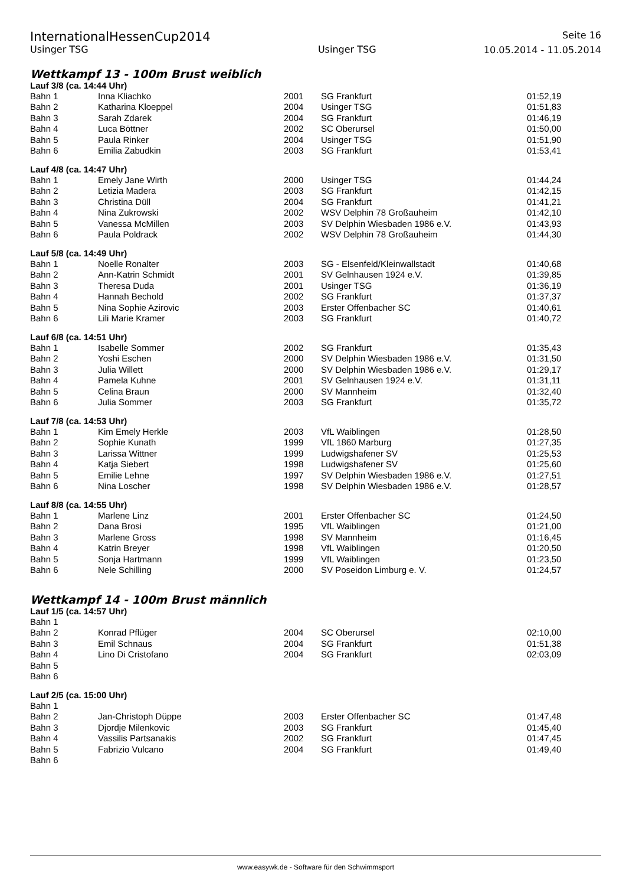InternationalHessenCup2014
Usinger TSG
Usinger TSG
Seite 16
10.05.2014 - 11.05.2014
Wettkampf 13 - 100m Brust weiblich
Lauf 3/8 (ca. 14:44 Uhr)
| Bahn 1 | Inna Kliachko | 2001 | SG Frankfurt | 01:52,19 |
| Bahn 2 | Katharina Kloeppel | 2004 | Usinger TSG | 01:51,83 |
| Bahn 3 | Sarah Zdarek | 2004 | SG Frankfurt | 01:46,19 |
| Bahn 4 | Luca Böttner | 2002 | SC Oberursel | 01:50,00 |
| Bahn 5 | Paula Rinker | 2004 | Usinger TSG | 01:51,90 |
| Bahn 6 | Emilia Zabudkin | 2003 | SG Frankfurt | 01:53,41 |
Lauf 4/8 (ca. 14:47 Uhr)
| Bahn 1 | Emely Jane Wirth | 2000 | Usinger TSG | 01:44,24 |
| Bahn 2 | Letizia Madera | 2003 | SG Frankfurt | 01:42,15 |
| Bahn 3 | Christina Düll | 2004 | SG Frankfurt | 01:41,21 |
| Bahn 4 | Nina Zukrowski | 2002 | WSV Delphin 78 Großauheim | 01:42,10 |
| Bahn 5 | Vanessa McMillen | 2003 | SV Delphin Wiesbaden 1986 e.V. | 01:43,93 |
| Bahn 6 | Paula Poldrack | 2002 | WSV Delphin 78 Großauheim | 01:44,30 |
Lauf 5/8 (ca. 14:49 Uhr)
| Bahn 1 | Noelle Ronalter | 2003 | SG - Elsenfeld/Kleinwallstadt | 01:40,68 |
| Bahn 2 | Ann-Katrin Schmidt | 2001 | SV Gelnhausen 1924 e.V. | 01:39,85 |
| Bahn 3 | Theresa Duda | 2001 | Usinger TSG | 01:36,19 |
| Bahn 4 | Hannah Bechold | 2002 | SG Frankfurt | 01:37,37 |
| Bahn 5 | Nina Sophie Azirovic | 2003 | Erster Offenbacher SC | 01:40,61 |
| Bahn 6 | Lili Marie Kramer | 2003 | SG Frankfurt | 01:40,72 |
Lauf 6/8 (ca. 14:51 Uhr)
| Bahn 1 | Isabelle Sommer | 2002 | SG Frankfurt | 01:35,43 |
| Bahn 2 | Yoshi Eschen | 2000 | SV Delphin Wiesbaden 1986 e.V. | 01:31,50 |
| Bahn 3 | Julia Willett | 2000 | SV Delphin Wiesbaden 1986 e.V. | 01:29,17 |
| Bahn 4 | Pamela Kuhne | 2001 | SV Gelnhausen 1924 e.V. | 01:31,11 |
| Bahn 5 | Celina Braun | 2000 | SV Mannheim | 01:32,40 |
| Bahn 6 | Julia Sommer | 2003 | SG Frankfurt | 01:35,72 |
Lauf 7/8 (ca. 14:53 Uhr)
| Bahn 1 | Kim Emely Herkle | 2003 | VfL Waiblingen | 01:28,50 |
| Bahn 2 | Sophie Kunath | 1999 | VfL 1860 Marburg | 01:27,35 |
| Bahn 3 | Larissa Wittner | 1999 | Ludwigshafener SV | 01:25,53 |
| Bahn 4 | Katja Siebert | 1998 | Ludwigshafener SV | 01:25,60 |
| Bahn 5 | Emilie Lehne | 1997 | SV Delphin Wiesbaden 1986 e.V. | 01:27,51 |
| Bahn 6 | Nina Loscher | 1998 | SV Delphin Wiesbaden 1986 e.V. | 01:28,57 |
Lauf 8/8 (ca. 14:55 Uhr)
| Bahn 1 | Marlene Linz | 2001 | Erster Offenbacher SC | 01:24,50 |
| Bahn 2 | Dana Brosi | 1995 | VfL Waiblingen | 01:21,00 |
| Bahn 3 | Marlene Gross | 1998 | SV Mannheim | 01:16,45 |
| Bahn 4 | Katrin Breyer | 1998 | VfL Waiblingen | 01:20,50 |
| Bahn 5 | Sonja Hartmann | 1999 | VfL Waiblingen | 01:23,50 |
| Bahn 6 | Nele Schilling | 2000 | SV Poseidon Limburg e. V. | 01:24,57 |
Wettkampf 14 - 100m Brust männlich
Lauf 1/5 (ca. 14:57 Uhr)
| Bahn 1 | | | | |
| Bahn 2 | Konrad Pflüger | 2004 | SC Oberursel | 02:10,00 |
| Bahn 3 | Emil Schnaus | 2004 | SG Frankfurt | 01:51,38 |
| Bahn 4 | Lino Di Cristofano | 2004 | SG Frankfurt | 02:03,09 |
| Bahn 5 | | | | |
| Bahn 6 | | | | |
Lauf 2/5 (ca. 15:00 Uhr)
| Bahn 1 | | | | |
| Bahn 2 | Jan-Christoph Düppe | 2003 | Erster Offenbacher SC | 01:47,48 |
| Bahn 3 | Djordje Milenkovic | 2003 | SG Frankfurt | 01:45,40 |
| Bahn 4 | Vassilis Partsanakis | 2002 | SG Frankfurt | 01:47,45 |
| Bahn 5 | Fabrizio Vulcano | 2004 | SG Frankfurt | 01:49,40 |
| Bahn 6 | | | | |
www.easywk.de - Software für den Schwimmsport